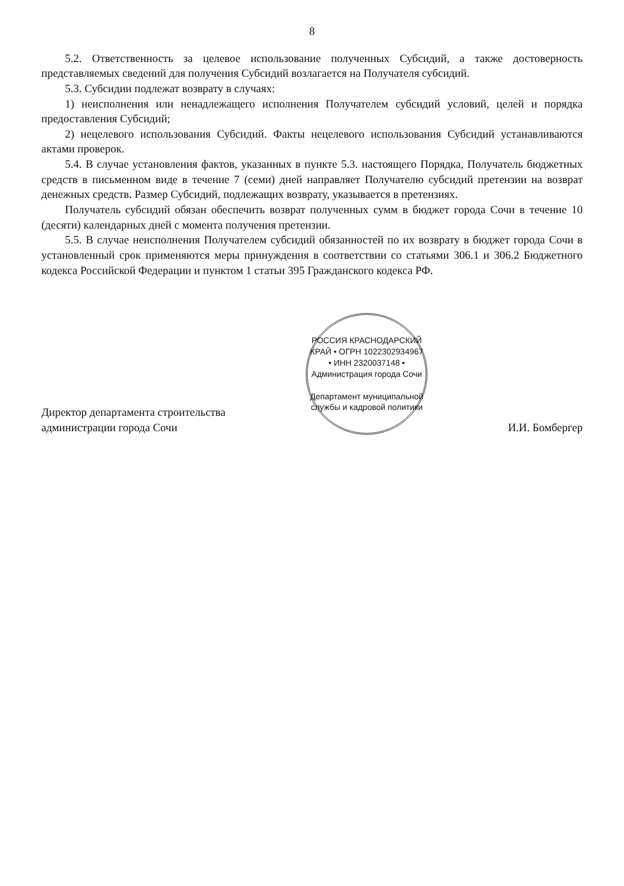8
5.2. Ответственность за целевое использование полученных Субсидий, а также достоверность представляемых сведений для получения Субсидий возлагается на Получателя субсидий.
5.3. Субсидии подлежат возврату в случаях:
1) неисполнения или ненадлежащего исполнения Получателем субсидий условий, целей и порядка предоставления Субсидий;
2) нецелевого использования Субсидий. Факты нецелевого использования Субсидий устанавливаются актами проверок.
5.4. В случае установления фактов, указанных в пункте 5.3. настоящего Порядка, Получатель бюджетных средств в письменном виде в течение 7 (семи) дней направляет Получателю субсидий претензии на возврат денежных средств. Размер Субсидий, подлежащих возврату, указывается в претензиях.
Получатель субсидий обязан обеспечить возврат полученных сумм в бюджет города Сочи в течение 10 (десяти) календарных дней с момента получения претензии.
5.5. В случае неисполнения Получателем субсидий обязанностей по их возврату в бюджет города Сочи в установленный срок применяются меры принуждения в соответствии со статьями 306.1 и 306.2 Бюджетного кодекса Российской Федерации и пунктом 1 статьи 395 Гражданского кодекса РФ.
Директор департамента строительства
администрации города Сочи
РОССИЯ КРАСНОДАРСКИЙ КРАЙ • ОГРН 1022302934967 • ИНН 2320037148 • Администрация города Сочи
Департамент муниципальной службы и кадровой политики
И.И. Бомбергер